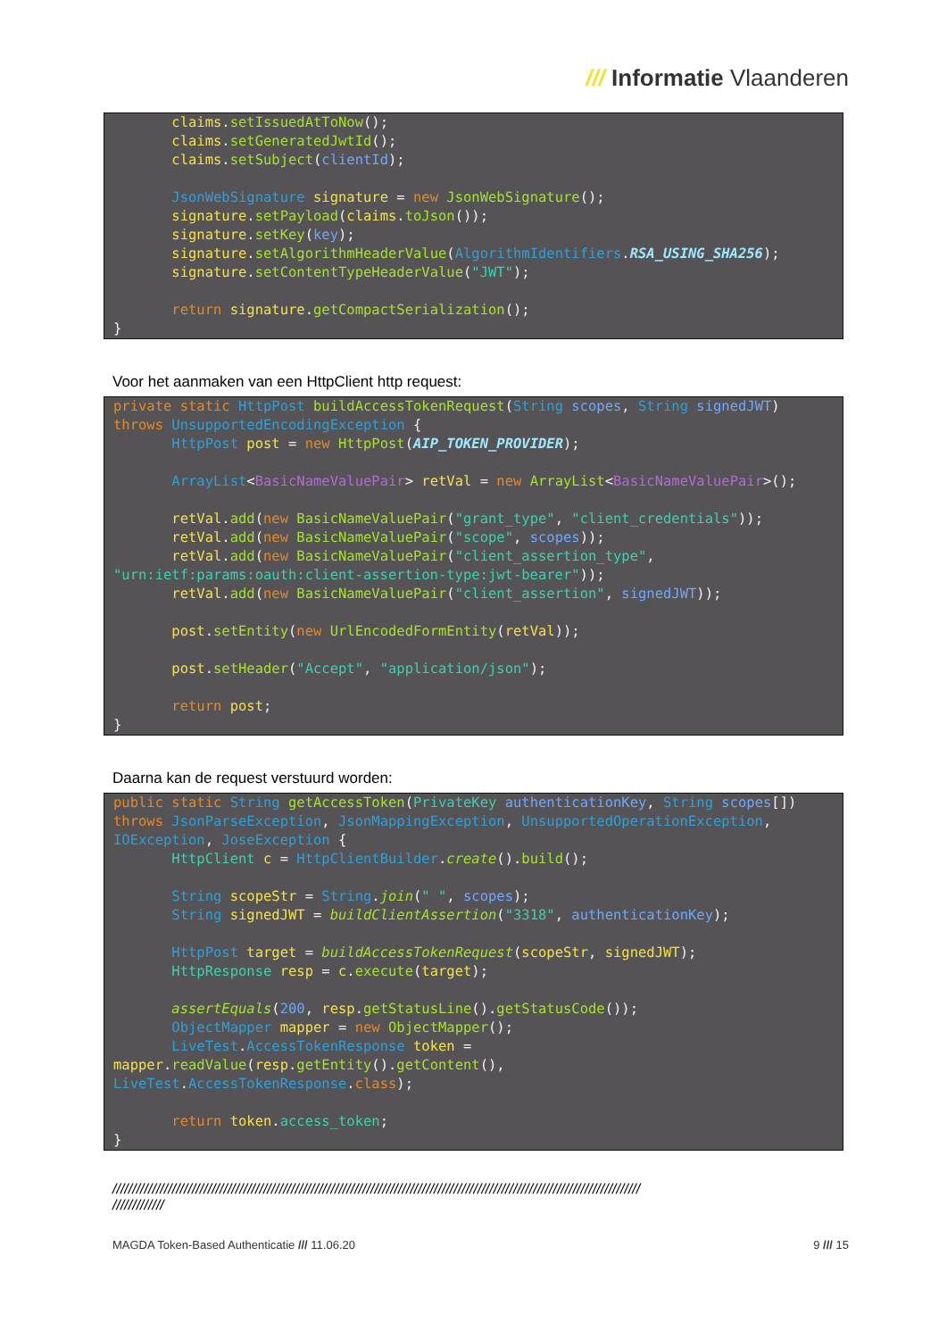/// Informatie Vlaanderen
       claims.setIssuedAtToNow();
       claims.setGeneratedJwtId();
       claims.setSubject(clientId);

       JsonWebSignature signature = new JsonWebSignature();
       signature.setPayload(claims.toJson());
       signature.setKey(key);
       signature.setAlgorithmHeaderValue(AlgorithmIdentifiers.RSA_USING_SHA256);
       signature.setContentTypeHeaderValue("JWT");

       return signature.getCompactSerialization();
}
Voor het aanmaken van een HttpClient http request:
private static HttpPost buildAccessTokenRequest(String scopes, String signedJWT)
throws UnsupportedEncodingException {
       HttpPost post = new HttpPost(AIP_TOKEN_PROVIDER);

       ArrayList<BasicNameValuePair> retVal = new ArrayList<BasicNameValuePair>();

       retVal.add(new BasicNameValuePair("grant_type", "client_credentials"));
       retVal.add(new BasicNameValuePair("scope", scopes));
       retVal.add(new BasicNameValuePair("client_assertion_type",
"urn:ietf:params:oauth:client-assertion-type:jwt-bearer"));
       retVal.add(new BasicNameValuePair("client_assertion", signedJWT));

       post.setEntity(new UrlEncodedFormEntity(retVal));

       post.setHeader("Accept", "application/json");

       return post;
}
Daarna kan de request verstuurd worden:
public static String getAccessToken(PrivateKey authenticationKey, String scopes[])
throws JsonParseException, JsonMappingException, UnsupportedOperationException,
IOException, JoseException {
       HttpClient c = HttpClientBuilder.create().build();

       String scopeStr = String.join(" ", scopes);
       String signedJWT = buildClientAssertion("3318", authenticationKey);

       HttpPost target = buildAccessTokenRequest(scopeStr, signedJWT);
       HttpResponse resp = c.execute(target);

       assertEquals(200, resp.getStatusLine().getStatusCode());
       ObjectMapper mapper = new ObjectMapper();
       LiveTest.AccessTokenResponse token =
mapper.readValue(resp.getEntity().getContent(),
LiveTest.AccessTokenResponse.class);

       return token.access_token;
}
/////////////////////////////////////////////////////////////////////////////////////////////////////////////////////////////////////
/////////////
MAGDA Token-Based Authenticatie /// 11.06.20 9 /// 15